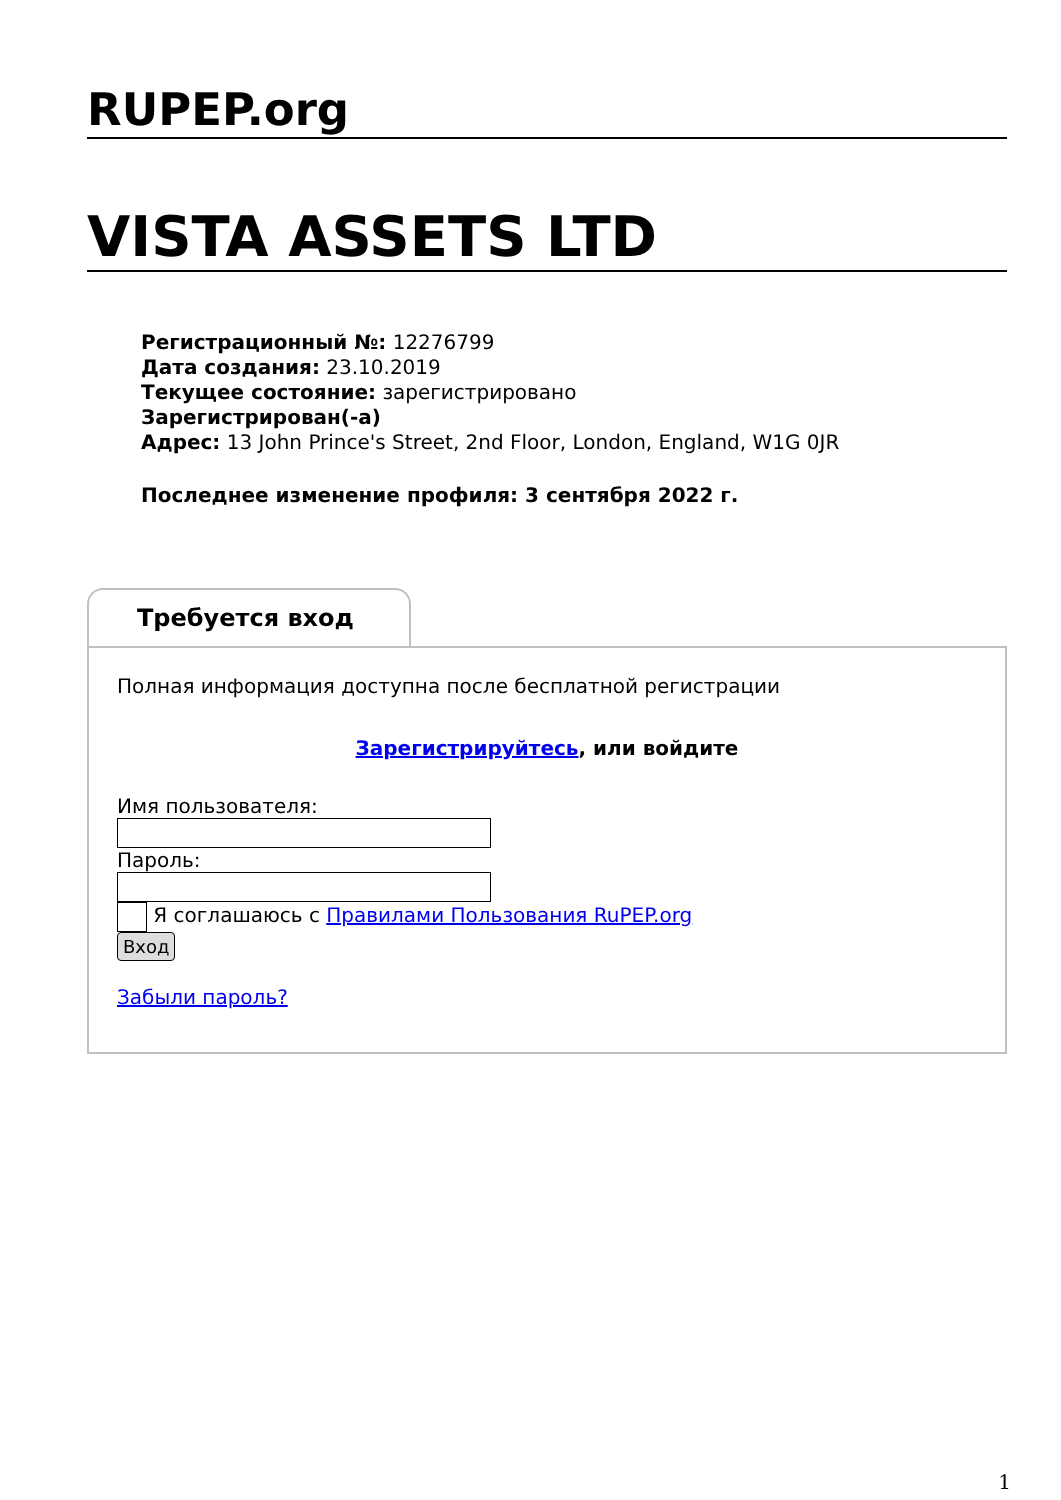RUPEP.org
VISTA ASSETS LTD
Регистрационный №: 12276799
Дата создания: 23.10.2019
Текущее состояние: зарегистрировано
Зарегистрирован(-а)
Адрес: 13 John Prince's Street, 2nd Floor, London, England, W1G 0JR
Последнее изменение профиля: 3 сентября 2022 г.
Требуется вход
Полная информация доступна после бесплатной регистрации
Зарегистрируйтесь, или войдите
Имя пользователя:
Пароль:
Я соглашаюсь с Правилами Пользования RuPEP.org
Вход
Забыли пароль?
1